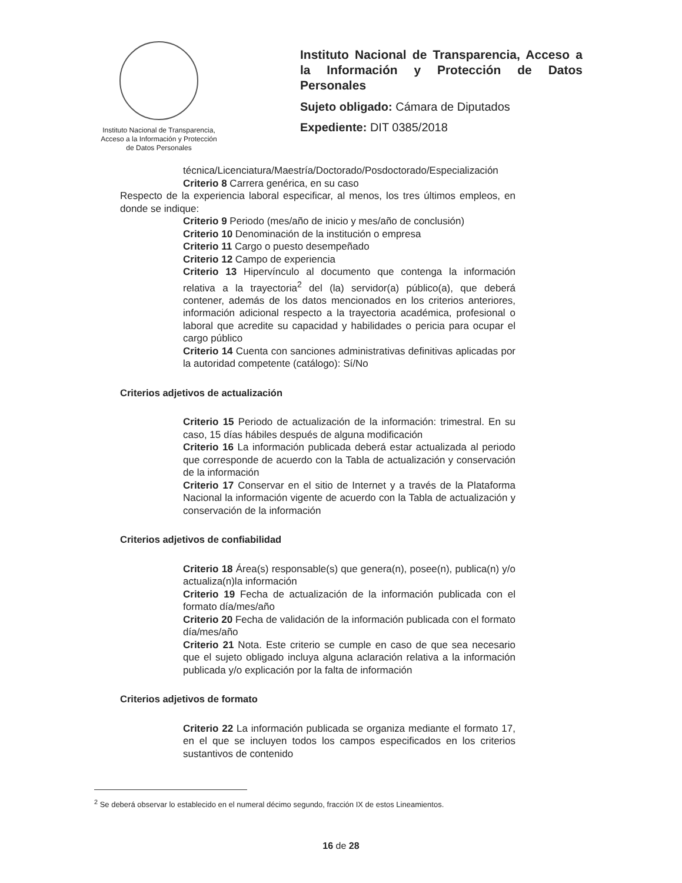Instituto Nacional de Transparencia,
Acceso a la Información y Protección
de Datos Personales
Instituto Nacional de Transparencia, Acceso a la Información y Protección de Datos Personales
Sujeto obligado: Cámara de Diputados
Expediente: DIT 0385/2018
técnica/Licenciatura/Maestría/Doctorado/Posdoctorado/Especialización
Criterio 8 Carrera genérica, en su caso
Respecto de la experiencia laboral especificar, al menos, los tres últimos empleos, en donde se indique:
Criterio 9 Periodo (mes/año de inicio y mes/año de conclusión)
Criterio 10 Denominación de la institución o empresa
Criterio 11 Cargo o puesto desempeñado
Criterio 12 Campo de experiencia
Criterio 13 Hipervínculo al documento que contenga la información relativa a la trayectoria<sup>2</sup> del (la) servidor(a) público(a), que deberá contener, además de los datos mencionados en los criterios anteriores, información adicional respecto a la trayectoria académica, profesional o laboral que acredite su capacidad y habilidades o pericia para ocupar el cargo público
Criterio 14 Cuenta con sanciones administrativas definitivas aplicadas por la autoridad competente (catálogo): Sí/No
Criterios adjetivos de actualización
Criterio 15 Periodo de actualización de la información: trimestral. En su caso, 15 días hábiles después de alguna modificación
Criterio 16 La información publicada deberá estar actualizada al periodo que corresponde de acuerdo con la Tabla de actualización y conservación de la información
Criterio 17 Conservar en el sitio de Internet y a través de la Plataforma Nacional la información vigente de acuerdo con la Tabla de actualización y conservación de la información
Criterios adjetivos de confiabilidad
Criterio 18 Área(s) responsable(s) que genera(n), posee(n), publica(n) y/o actualiza(n)la información
Criterio 19 Fecha de actualización de la información publicada con el formato día/mes/año
Criterio 20 Fecha de validación de la información publicada con el formato día/mes/año
Criterio 21 Nota. Este criterio se cumple en caso de que sea necesario que el sujeto obligado incluya alguna aclaración relativa a la información publicada y/o explicación por la falta de información
Criterios adjetivos de formato
Criterio 22 La información publicada se organiza mediante el formato 17, en el que se incluyen todos los campos especificados en los criterios sustantivos de contenido
<sup>2</sup> Se deberá observar lo establecido en el numeral décimo segundo, fracción IX de estos Lineamientos.
16 de 28